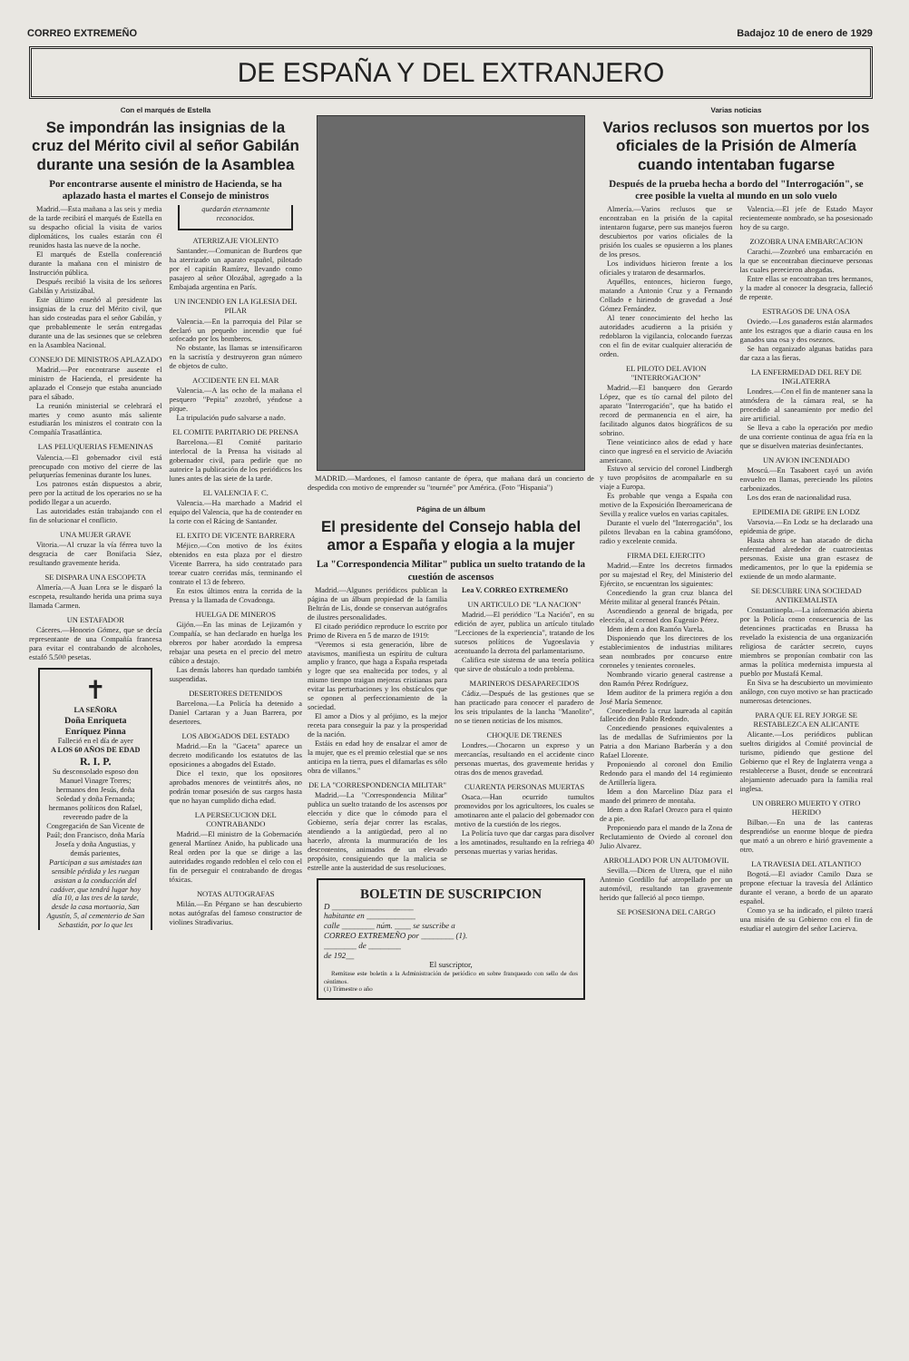CORREO EXTREMEÑO Badajoz 10 de enero de 1929
DE ESPAÑA Y DEL EXTRANJERO
Con el marqués de Estella
Se impondrán las insignias de la cruz del Mérito civil al señor Gabilán durante una sesión de la Asamblea
Por encontrarse ausente el ministro de Hacienda, se ha aplazado hasta el martes el Consejo de ministros
Madrid.—Esta mañana a las seis y media de la tarde recibirá el marqués de Estella en su despacho oficial la visita de varios diplomáticos, los cuales estarán con él reunidos hasta las nueve de la noche.
El marqués de Estella conferenció durante la mañana con el ministro de Instrucción pública.
Después recibió la visita de los señores Gabilán y Aristizábal.
Este último enseñó al presidente las insignias de la cruz del Mérito civil, que han sido costeadas para el señor Gabilán, y que probablemente le serán entregadas durante una de las sesiones que se celebren en la Asamblea Nacional.
CONSEJO DE MINISTROS APLAZADO
Madrid.—Por encontrarse ausente el ministro de Hacienda, el presidente ha aplazado el Consejo que estaba anunciado para el sábado.
La reunión ministerial se celebrará el martes y como asunto más saliente estudiarán los ministros el contrato con la Compañía Trasatlántica.
LAS PELUQUERIAS FEMENINAS
Valencia.—El gobernador civil está preocupado con motivo del cierre de las peluquerías femeninas durante los lunes.
Los patronos están dispuestos a abrir, pero por la actitud de los operarios no se ha podido llegar a un acuerdo.
Las autoridades están trabajando con el fin de solucionar el conflicto.
UNA MUJER GRAVE
Vitoria.—Al cruzar la vía férrea tuvo la desgracia de caer Bonifacia Sáez, resultando gravemente herida.
SE DISPARA UNA ESCOPETA
Almería.—A Juan Lora se le disparó la escopeta, resultando herida una prima suya llamada Carmen.
UN ESTAFADOR
Cáceres.—Honorio Gómez, que se decía representante de una Compañía francesa para evitar el contrabando de alcoholes, estafó 5.500 pesetas.
✝
LA SEÑORA
Doña Enriqueta Enríquez Pinna
Falleció en el día de ayer
A LOS 60 AÑOS DE EDAD
R. I. P.
Su desconsolado esposo don Manuel Vinagre Torres; hermanos don Jesús, doña Soledad y doña Fernanda; hermanos políticos don Rafael, reverendo padre de la Congregación de San Vicente de Paúl; don Francisco, doña María Josefa y doña Angustias, y demás parientes,
Participan a sus amistades tan sensible pérdida y les ruegan asistan a la conducción del cadáver, que tendrá lugar hoy día 10, a las tres de la tarde, desde la casa mortuoria, San Agustín, 5, al cementerio de San Sebastián, por lo que les quedarán eternamente reconocidos.
ATERRIZAJE VIOLENTO
Santander.—Comunican de Burdeos que ha aterrizado un aparato español, pilotado por el capitán Ramírez, llevando como pasajero al señor Olozábal, agregado a la Embajada argentina en París.
UN INCENDIO EN LA IGLESIA DEL PILAR
Valencia.—En la parroquia del Pilar se declaró un pequeño incendio que fué sofocado por los bomberos.
No obstante, las llamas se intensificaron en la sacristía y destruyeron gran número de objetos de culto.
ACCIDENTE EN EL MAR
Valencia.—A las ocho de la mañana el pesquero "Pepita" zozobró, yéndose a pique.
La tripulación pudo salvarse a nado.
EL COMITE PARITARIO DE PRENSA
Barcelona.—El Comité paritario interlocal de la Prensa ha visitado al gobernador civil, para pedirle que no autorice la publicación de los periódicos los lunes antes de las siete de la tarde.
EL VALENCIA F. C.
Valencia.—Ha marchado a Madrid el equipo del Valencia, que ha de contender en la corte con el Rácing de Santander.
EL EXITO DE VICENTE BARRERA
Méjico.—Con motivo de los éxitos obtenidos en esta plaza por el diestro Vicente Barrera, ha sido contratado para torear cuatro corridas más, terminando el contrato el 13 de febrero.
En estos últimos entra la corrida de la Prensa y la llamada de Covadonga.
HUELGA DE MINEROS
Gijón.—En las minas de Lejizamón y Compañía, se han declarado en huelga los obreros por haber acordado la empresa rebajar una peseta en el precio del metro cúbico a destajo.
Las demás labores han quedado también suspendidas.
DESERTORES DETENIDOS
Barcelona.—La Policía ha detenido a Daniel Cartaran y a Juan Barrera, por desertores.
LOS ABOGADOS DEL ESTADO
Madrid.—En la "Gaceta" aparece un decreto modificando los estatutos de las oposiciones a abogados del Estado.
Dice el texto, que los opositores aprobados menores de veintitrés años, no podrán tomar posesión de sus cargos hasta que no hayan cumplido dicha edad.
LA PERSECUCION DEL CONTRABANDO
Madrid.—El ministro de la Gobernación general Martínez Anido, ha publicado una Real orden por la que se dirige a las autoridades rogando redoblen el celo con el fin de perseguir el contrabando de drogas tóxicas.
NOTAS AUTOGRAFAS
Milán.—En Pérgano se han descubierto notas autógrafas del famoso constructor de violines Stradivarius.
MADRID.—Mardones, el famoso cantante de ópera, que mañana dará un concierto de despedida con motivo de emprender su "tournée" por América. (Foto "Hispania")
Página de un álbum
El presidente del Consejo habla del amor a España y elogia a la mujer
La "Correspondencia Militar" publica un suelto tratando de la cuestión de ascensos
Madrid.—Algunos periódicos publican la página de un álbum propiedad de la familia Beltrán de Lis, donde se conservan autógrafos de ilustres personalidades.
El citado periódico reproduce lo escrito por Primo de Rivera en 5 de marzo de 1919:
"Veremos si esta generación, libre de atavismos, manifiesta un espíritu de cultura amplio y franco, que haga a España respetada y logre que sea enaltecida por todos, y al mismo tiempo traigan mejoras cristianas para evitar las perturbaciones y los obstáculos que se oponen al perfeccionamiento de la sociedad.
El amor a Dios y al prójimo, es la mejor receta para conseguir la paz y la prosperidad de la nación.
Estáis en edad hoy de ensalzar el amor de la mujer, que es el premio celestial que se nos anticipa en la tierra, pues el difamarlas es sólo obra de villanos."
DE LA "CORRESPONDENCIA MILITAR"
Madrid.—La "Correspondencia Militar" publica un suelto tratando de los ascensos por elección y dice que lo cómodo para el Gobierno, sería dejar correr las escalas, atendiendo a la antigüedad, pero al no hacerlo, afronta la murmuración de los descontentos, animados de un elevado propósito, consiguiendo que la malicia se estrelle ante la austeridad de sus resoluciones.
Lea V. CORREO EXTREMEÑO
UN ARTICULO DE "LA NACION"
Madrid.—El periódico "La Nación", en su edición de ayer, publica un artículo titulado "Lecciones de la experiencia", tratando de los sucesos políticos de Yugoeslavia y acentuando la derrota del parlamentarismo.
Califica este sistema de una teoría política que sirve de obstáculo a todo problema.
MARINEROS DESAPARECIDOS
Cádiz.—Después de las gestiones que se han practicado para conocer el paradero de los seis tripulantes de la lancha "Manolito", no se tienen noticias de los mismos.
CHOQUE DE TRENES
Londres.—Chocaron un expreso y un mercancías, resultando en el accidente cinco personas muertas, dos gravemente heridas y otras dos de menos gravedad.
CUARENTA PERSONAS MUERTAS
Osaca.—Han ocurrido tumultos promovidos por los agricultores, los cuales se amotinaron ante el palacio del gobernador con motivo de la cuestión de los riegos.
La Policía tuvo que dar cargas para disolver a los amotinados, resultando en la refriega 40 personas muertas y varias heridas.
BOLETIN DE SUSCRIPCION
D ____________________
habitante en ____________
calle ________ núm. ____ se suscribe a
CORREO EXTREMEÑO por ________ (1).
________ de ________
de 192__
El suscriptor,
Remítase este boletín a la Administración de periódico en sobre franqueado con sello de dos céntimos.
(1) Trimestre o año
Varias noticias
Varios reclusos son muertos por los oficiales de la Prisión de Almería cuando intentaban fugarse
Después de la prueba hecha a bordo del "Interrogación", se cree posible la vuelta al mundo en un solo vuelo
Almería.—Varios reclusos que se encontraban en la prisión de la capital intentaron fugarse, pero sus manejos fueron descubiertos por varios oficiales de la prisión los cuales se opusieron a los planes de los presos.
Los individuos hicieron frente a los oficiales y trataron de desarmarlos.
Aquéllos, entonces, hicieron fuego, matando a Antonio Cruz y a Fernando Collado e hiriendo de gravedad a José Gómez Fernández.
Al tener conocimiento del hecho las autoridades acudieron a la prisión y redoblaron la vigilancia, colocando fuerzas con el fin de evitar cualquier alteración de orden.
EL PILOTO DEL AVION "INTERROGACION"
Madrid.—El banquero don Gerardo López, que es tío carnal del piloto del aparato "Interrogación", que ha batido el record de permanencia en el aire, ha facilitado algunos datos biográficos de su sobrino.
Tiene veinticinco años de edad y hace cinco que ingresó en el servicio de Aviación americano.
Estuvo al servicio del coronel Lindbergh y tuvo propósitos de acompañarle en su viaje a Europa.
Es probable que venga a España con motivo de la Exposición Iberoamericana de Sevilla y realice vuelos en varias capitales.
Durante el vuelo del "Interrogación", los pilotos llevaban en la cabina gramófono, radio y excelente comida.
FIRMA DEL EJERCITO
Madrid.—Entre los decretos firmados por su majestad el Rey, del Ministerio del Ejército, se encuentran los siguientes:
Concediendo la gran cruz blanca del Mérito militar al general francés Pétain.
Ascendiendo a general de brigada, por elección, al coronel don Eugenio Pérez.
Idem idem a don Ramón Varela.
Disponiendo que los directores de los establecimientos de industrias militares sean nombrados por concurso entre coroneles y tenientes coroneles.
Nombrando vicario general castrense a don Ramón Pérez Rodríguez.
Idem auditor de la primera región a don José María Semenor.
Concediendo la cruz laureada al capitán fallecido don Pablo Redondo.
Concediendo pensiones equivalentes a las de medallas de Sufrimientos por la Patria a don Mariano Barberán y a don Rafael Llorente.
Proponiendo al coronel don Emilio Redondo para el mando del 14 regimiento de Artillería ligera.
Idem a don Marcelino Díaz para el mando del primero de montaña.
Idem a don Rafael Orozco para el quinto de a pie.
Proponiendo para el mando de la Zona de Reclutamiento de Oviedo al coronel don Julio Alvarez.
ARROLLADO POR UN AUTOMOVIL
Sevilla.—Dicen de Utrera, que el niño Antonio Gordillo fué atropellado por un automóvil, resultando tan gravemente herido que falleció al poco tiempo.
SE POSESIONA DEL CARGO
Valencia.—El jefe de Estado Mayor recientemente nombrado, se ha posesionado hoy de su cargo.
ZOZOBRA UNA EMBARCACION
Carachi.—Zozobró una embarcación en la que se encontraban diecinueve personas las cuales perecieron ahogadas.
Entre ellas se encontraban tres hermanos, y la madre al conocer la desgracia, falleció de repente.
ESTRAGOS DE UNA OSA
Oviedo.—Los ganaderos están alarmados ante los estragos que a diario causa en los ganados una osa y dos oseznos.
Se han organizado algunas batidas para dar caza a las fieras.
LA ENFERMEDAD DEL REY DE INGLATERRA
Londres.—Con el fin de mantener sana la atmósfera de la cámara real, se ha procedido al saneamiento por medio del aire artificial.
Se lleva a cabo la operación por medio de una corriente continua de agua fría en la que se disuelven materias desinfectantes.
UN AVION INCENDIADO
Moscú.—En Tasaboert cayó un avión envuelto en llamas, pereciendo los pilotos carbonizados.
Los dos eran de nacionalidad rusa.
EPIDEMIA DE GRIPE EN LODZ
Varsovia.—En Lodz se ha declarado una epidemia de gripe.
Hasta ahora se han atacado de dicha enfermedad alrededor de cuatrocientas personas. Existe una gran escasez de medicamentos, por lo que la epidemia se extiende de un modo alarmante.
SE DESCUBRE UNA SOCIEDAD ANTIKEMALISTA
Constantinopla.—La información abierta por la Policía como consecuencia de las detenciones practicadas en Brussa ha revelado la existencia de una organización religiosa de carácter secreto, cuyos miembros se proponían combatir con las armas la política modernista impuesta al pueblo por Mustafá Kemal.
En Siva se ha descubierto un movimiento análogo, con cuyo motivo se han practicado numerosas detenciones.
PARA QUE EL REY JORGE SE RESTABLEZCA EN ALICANTE
Alicante.—Los periódicos publican sueltos dirigidos al Comité provincial de turismo, pidiendo que gestione del Gobierno que el Rey de Inglaterra venga a restablecerse a Busot, donde se encontrará alojamiento adecuado para la familia real inglesa.
UN OBRERO MUERTO Y OTRO HERIDO
Bilbao.—En una de las canteras desprendióse un enorme bloque de piedra que mató a un obrero e hirió gravemente a otro.
LA TRAVESIA DEL ATLANTICO
Bogotá.—El aviador Camilo Daza se propone efectuar la travesía del Atlántico durante el verano, a bordo de un aparato español.
Como ya se ha indicado, el piloto traerá una misión de su Gobierno con el fin de estudiar el autogiro del señor Lacierva.